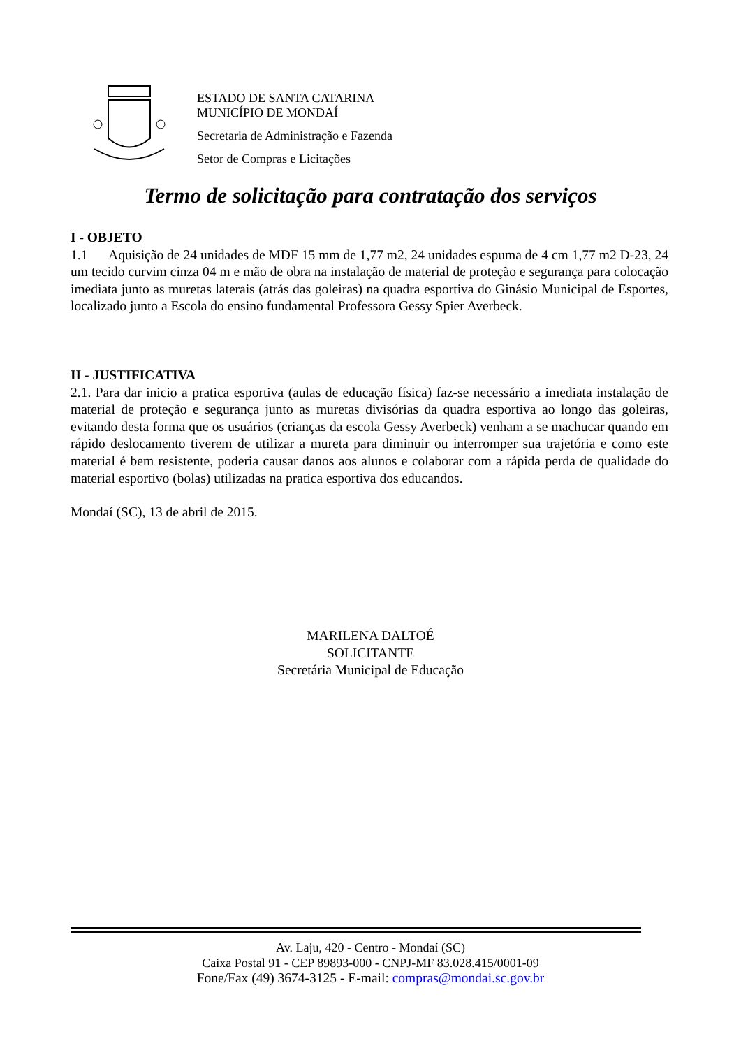ESTADO DE SANTA CATARINA
MUNICÍPIO DE MONDAÍ
Secretaria de Administração e Fazenda
Setor de Compras e Licitações
Termo de solicitação para contratação dos serviços
I - OBJETO
1.1 Aquisição de 24 unidades de MDF 15 mm de 1,77 m2, 24 unidades espuma de 4 cm 1,77 m2 D-23, 24 um tecido curvim cinza 04 m e mão de obra na instalação de material de proteção e segurança para colocação imediata junto as muretas laterais (atrás das goleiras) na quadra esportiva do Ginásio Municipal de Esportes, localizado junto a Escola do ensino fundamental Professora Gessy Spier Averbeck.
II - JUSTIFICATIVA
2.1. Para dar inicio a pratica esportiva (aulas de educação física) faz-se necessário a imediata instalação de material de proteção e segurança junto as muretas divisórias da quadra esportiva ao longo das goleiras, evitando desta forma que os usuários (crianças da escola Gessy Averbeck) venham a se machucar quando em rápido deslocamento tiverem de utilizar a mureta para diminuir ou interromper sua trajetória e como este material é bem resistente, poderia causar danos aos alunos e colaborar com a rápida perda de qualidade do material esportivo (bolas) utilizadas na pratica esportiva dos educandos.
Mondaí (SC), 13 de abril de 2015.
MARILENA DALTOÉ
SOLICITANTE
Secretária Municipal de Educação
Av. Laju, 420 - Centro - Mondaí (SC)
Caixa Postal 91 - CEP 89893-000 - CNPJ-MF 83.028.415/0001-09
Fone/Fax (49) 3674-3125 - E-mail: compras@mondai.sc.gov.br